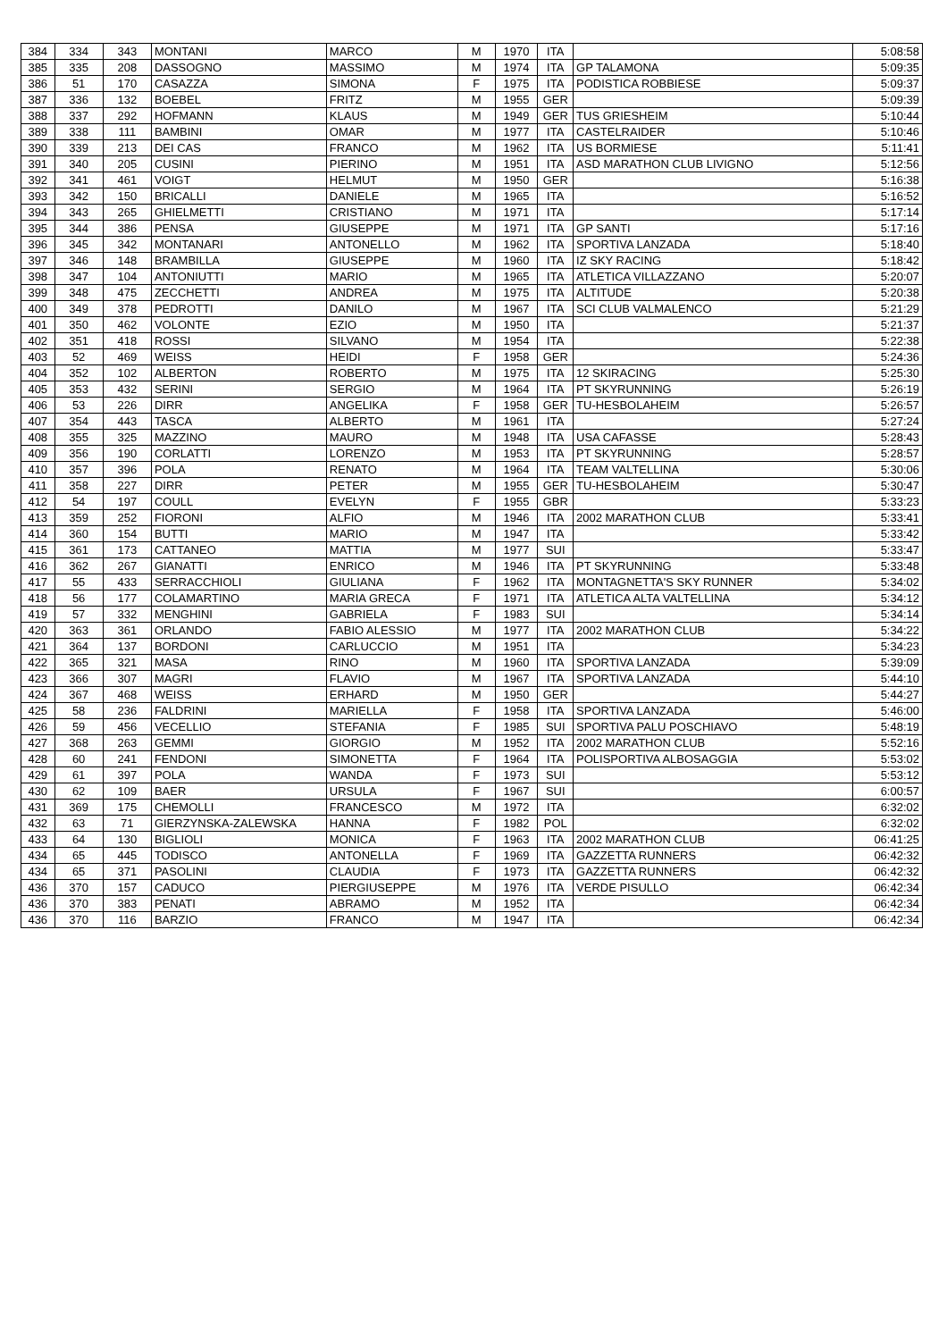| 384 | 334 | 343 | MONTANI | MARCO | M | 1970 | ITA | | 5:08:58 |
| 385 | 335 | 208 | DASSOGNO | MASSIMO | M | 1974 | ITA | GP TALAMONA | 5:09:35 |
| 386 | 51 | 170 | CASAZZA | SIMONA | F | 1975 | ITA | PODISTICA ROBBIESE | 5:09:37 |
| 387 | 336 | 132 | BOEBEL | FRITZ | M | 1955 | GER | | 5:09:39 |
| 388 | 337 | 292 | HOFMANN | KLAUS | M | 1949 | GER | TUS GRIESHEIM | 5:10:44 |
| 389 | 338 | 111 | BAMBINI | OMAR | M | 1977 | ITA | CASTELRAIDER | 5:10:46 |
| 390 | 339 | 213 | DEI CAS | FRANCO | M | 1962 | ITA | US BORMIESE | 5:11:41 |
| 391 | 340 | 205 | CUSINI | PIERINO | M | 1951 | ITA | ASD MARATHON CLUB LIVIGNO | 5:12:56 |
| 392 | 341 | 461 | VOIGT | HELMUT | M | 1950 | GER | | 5:16:38 |
| 393 | 342 | 150 | BRICALLI | DANIELE | M | 1965 | ITA | | 5:16:52 |
| 394 | 343 | 265 | GHIELMETTI | CRISTIANO | M | 1971 | ITA | | 5:17:14 |
| 395 | 344 | 386 | PENSA | GIUSEPPE | M | 1971 | ITA | GP SANTI | 5:17:16 |
| 396 | 345 | 342 | MONTANARI | ANTONELLO | M | 1962 | ITA | SPORTIVA LANZADA | 5:18:40 |
| 397 | 346 | 148 | BRAMBILLA | GIUSEPPE | M | 1960 | ITA | IZ SKY RACING | 5:18:42 |
| 398 | 347 | 104 | ANTONIUTTI | MARIO | M | 1965 | ITA | ATLETICA VILLAZZANO | 5:20:07 |
| 399 | 348 | 475 | ZECCHETTI | ANDREA | M | 1975 | ITA | ALTITUDE | 5:20:38 |
| 400 | 349 | 378 | PEDROTTI | DANILO | M | 1967 | ITA | SCI CLUB VALMALENCO | 5:21:29 |
| 401 | 350 | 462 | VOLONTE | EZIO | M | 1950 | ITA | | 5:21:37 |
| 402 | 351 | 418 | ROSSI | SILVANO | M | 1954 | ITA | | 5:22:38 |
| 403 | 52 | 469 | WEISS | HEIDI | F | 1958 | GER | | 5:24:36 |
| 404 | 352 | 102 | ALBERTON | ROBERTO | M | 1975 | ITA | 12 SKIRACING | 5:25:30 |
| 405 | 353 | 432 | SERINI | SERGIO | M | 1964 | ITA | PT SKYRUNNING | 5:26:19 |
| 406 | 53 | 226 | DIRR | ANGELIKA | F | 1958 | GER | TU-HESBOLAHEIM | 5:26:57 |
| 407 | 354 | 443 | TASCA | ALBERTO | M | 1961 | ITA | | 5:27:24 |
| 408 | 355 | 325 | MAZZINO | MAURO | M | 1948 | ITA | USA CAFASSE | 5:28:43 |
| 409 | 356 | 190 | CORLATTI | LORENZO | M | 1953 | ITA | PT SKYRUNNING | 5:28:57 |
| 410 | 357 | 396 | POLA | RENATO | M | 1964 | ITA | TEAM VALTELLINA | 5:30:06 |
| 411 | 358 | 227 | DIRR | PETER | M | 1955 | GER | TU-HESBOLAHEIM | 5:30:47 |
| 412 | 54 | 197 | COULL | EVELYN | F | 1955 | GBR | | 5:33:23 |
| 413 | 359 | 252 | FIORONI | ALFIO | M | 1946 | ITA | 2002 MARATHON CLUB | 5:33:41 |
| 414 | 360 | 154 | BUTTI | MARIO | M | 1947 | ITA | | 5:33:42 |
| 415 | 361 | 173 | CATTANEO | MATTIA | M | 1977 | SUI | | 5:33:47 |
| 416 | 362 | 267 | GIANATTI | ENRICO | M | 1946 | ITA | PT SKYRUNNING | 5:33:48 |
| 417 | 55 | 433 | SERRACCHIOLI | GIULIANA | F | 1962 | ITA | MONTAGNETTA'S SKY RUNNER | 5:34:02 |
| 418 | 56 | 177 | COLAMARTINO | MARIA GRECA | F | 1971 | ITA | ATLETICA ALTA VALTELLINA | 5:34:12 |
| 419 | 57 | 332 | MENGHINI | GABRIELA | F | 1983 | SUI | | 5:34:14 |
| 420 | 363 | 361 | ORLANDO | FABIO ALESSIO | M | 1977 | ITA | 2002 MARATHON CLUB | 5:34:22 |
| 421 | 364 | 137 | BORDONI | CARLUCCIO | M | 1951 | ITA | | 5:34:23 |
| 422 | 365 | 321 | MASA | RINO | M | 1960 | ITA | SPORTIVA LANZADA | 5:39:09 |
| 423 | 366 | 307 | MAGRI | FLAVIO | M | 1967 | ITA | SPORTIVA LANZADA | 5:44:10 |
| 424 | 367 | 468 | WEISS | ERHARD | M | 1950 | GER | | 5:44:27 |
| 425 | 58 | 236 | FALDRINI | MARIELLA | F | 1958 | ITA | SPORTIVA LANZADA | 5:46:00 |
| 426 | 59 | 456 | VECELLIO | STEFANIA | F | 1985 | SUI | SPORTIVA PALU POSCHIAVO | 5:48:19 |
| 427 | 368 | 263 | GEMMI | GIORGIO | M | 1952 | ITA | 2002 MARATHON CLUB | 5:52:16 |
| 428 | 60 | 241 | FENDONI | SIMONETTA | F | 1964 | ITA | POLISPORTIVA ALBOSAGGIA | 5:53:02 |
| 429 | 61 | 397 | POLA | WANDA | F | 1973 | SUI | | 5:53:12 |
| 430 | 62 | 109 | BAER | URSULA | F | 1967 | SUI | | 6:00:57 |
| 431 | 369 | 175 | CHEMOLLI | FRANCESCO | M | 1972 | ITA | | 6:32:02 |
| 432 | 63 | 71 | GIERZYNSKA-ZALEWSKA | HANNA | F | 1982 | POL | | 6:32:02 |
| 433 | 64 | 130 | BIGLIOLI | MONICA | F | 1963 | ITA | 2002 MARATHON CLUB | 06:41:25 |
| 434 | 65 | 445 | TODISCO | ANTONELLA | F | 1969 | ITA | GAZZETTA RUNNERS | 06:42:32 |
| 434 | 65 | 371 | PASOLINI | CLAUDIA | F | 1973 | ITA | GAZZETTA RUNNERS | 06:42:32 |
| 436 | 370 | 157 | CADUCO | PIERGIUSEPPE | M | 1976 | ITA | VERDE PISULLO | 06:42:34 |
| 436 | 370 | 383 | PENATI | ABRAMO | M | 1952 | ITA | | 06:42:34 |
| 436 | 370 | 116 | BARZIO | FRANCO | M | 1947 | ITA | | 06:42:34 |